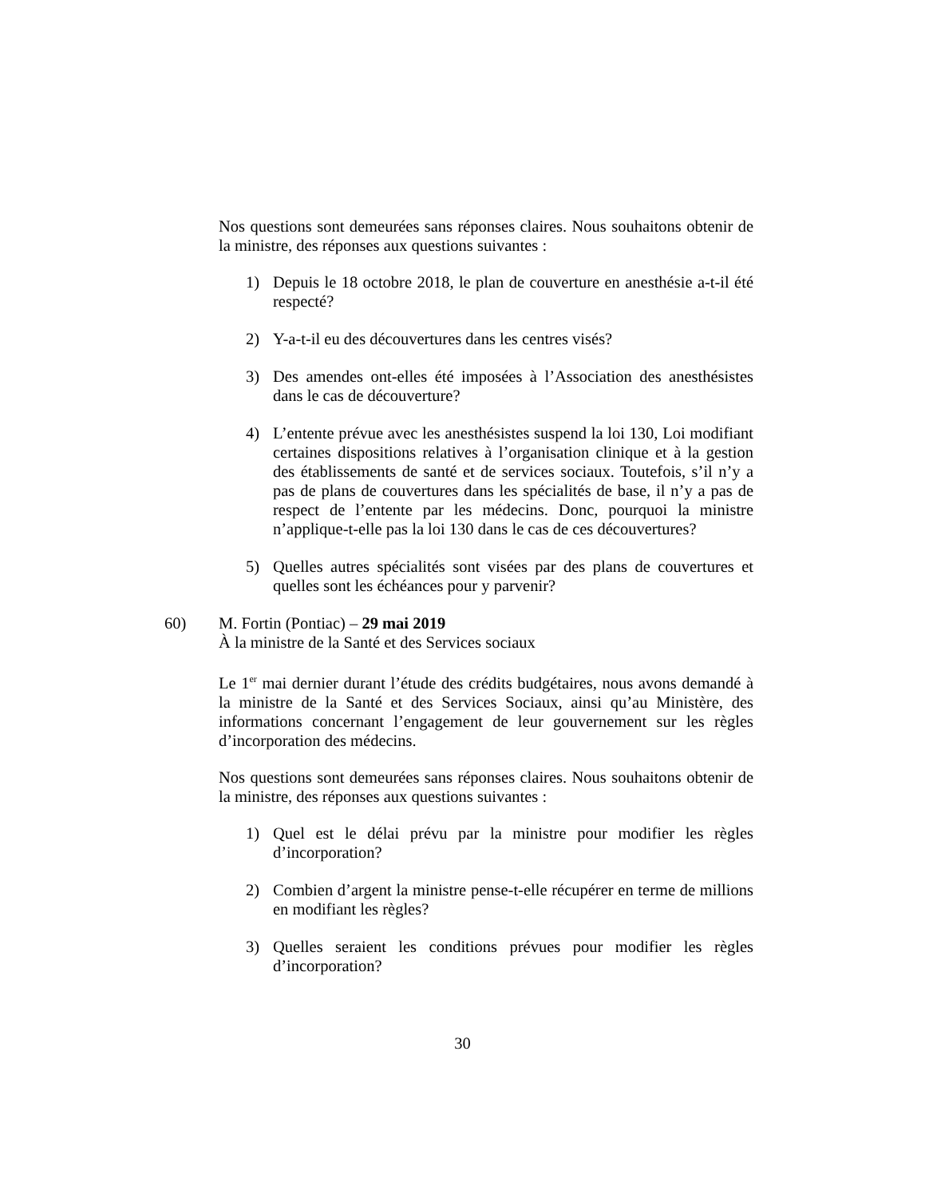Nos questions sont demeurées sans réponses claires. Nous souhaitons obtenir de la ministre, des réponses aux questions suivantes :
1) Depuis le 18 octobre 2018, le plan de couverture en anesthésie a-t-il été respecté?
2) Y-a-t-il eu des découvertures dans les centres visés?
3) Des amendes ont-elles été imposées à l’Association des anesthésistes dans le cas de découverture?
4) L’entente prévue avec les anesthésistes suspend la loi 130, Loi modifiant certaines dispositions relatives à l’organisation clinique et à la gestion des établissements de santé et de services sociaux. Toutefois, s’il n’y a pas de plans de couvertures dans les spécialités de base, il n’y a pas de respect de l’entente par les médecins. Donc, pourquoi la ministre n’applique-t-elle pas la loi 130 dans le cas de ces découvertures?
5) Quelles autres spécialités sont visées par des plans de couvertures et quelles sont les échéances pour y parvenir?
60) M. Fortin (Pontiac) – 29 mai 2019
À la ministre de la Santé et des Services sociaux
Le 1<sup>er</sup> mai dernier durant l’étude des crédits budgétaires, nous avons demandé à la ministre de la Santé et des Services Sociaux, ainsi qu’au Ministère, des informations concernant l’engagement de leur gouvernement sur les règles d’incorporation des médecins.
Nos questions sont demeurées sans réponses claires. Nous souhaitons obtenir de la ministre, des réponses aux questions suivantes :
1) Quel est le délai prévu par la ministre pour modifier les règles d’incorporation?
2) Combien d’argent la ministre pense-t-elle récupérer en terme de millions en modifiant les règles?
3) Quelles seraient les conditions prévues pour modifier les règles d’incorporation?
30